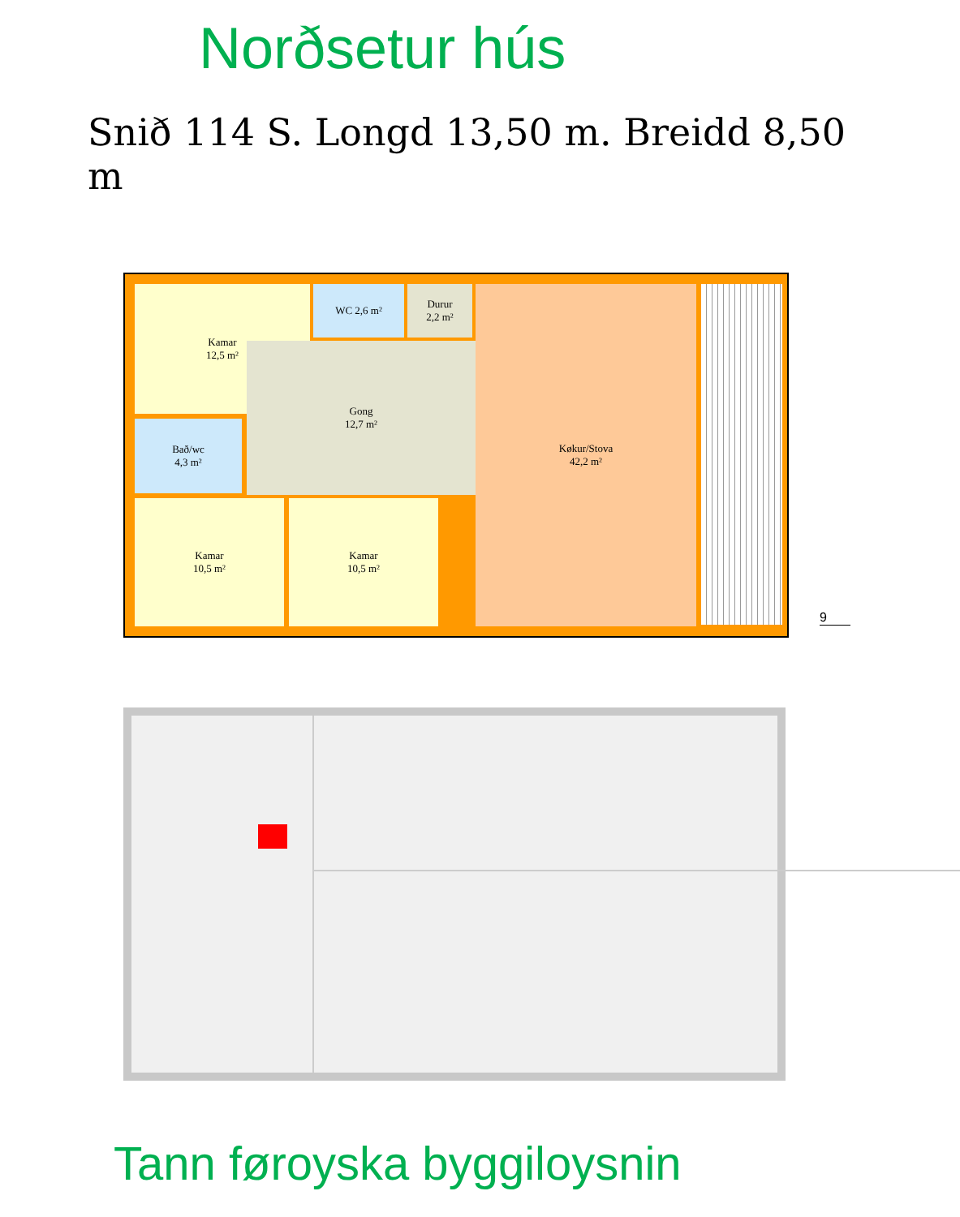Norðsetur hús
Snið 114 S. Longd 13,50 m. Breidd 8,50 m
Kamar
12,5 m²
WC 2,6 m²
Durur
2,2 m²
Bað/wc
4,3 m²
Gong
12,7 m²
Køkur/Stova
42,2 m²
Kamar
10,5 m²
Kamar
10,5 m²
9
Tann føroyska byggiloysnin